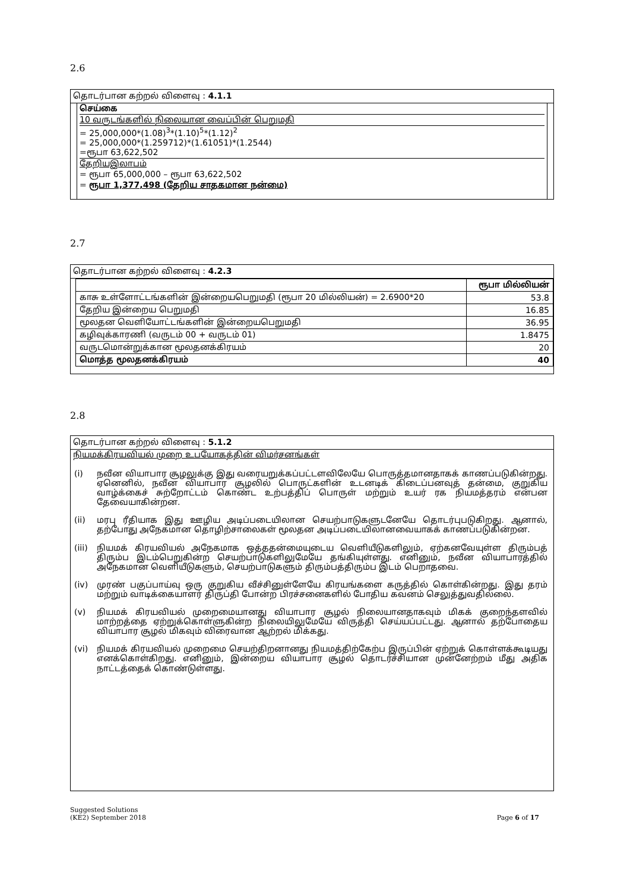2.6
தொடர்பான கற்றல் விளைவு : 4.1.1
செய்கை
10 வருடங்களில் நிலையான வைப்பின் பெறுமதி
= 25,000,000*(1.08)<sup>3</sup>*(1.10)<sup>5</sup>*(1.12)<sup>2</sup>
= 25,000,000*(1.259712)*(1.61051)*(1.2544)
=ரூபா 63,622,502
தேறியஇலாபம்
= ரூபா 65,000,000 – ரூபா 63,622,502
= ரூபா 1,377,498 (தேறிய சாதகமான நன்மை)
2.7
தொடர்பான கற்றல் விளைவு : 4.2.3
| | ரூபா மில்லியன் |
| --- | --- |
| காசு உள்ளோட்டங்களின் இன்றையபெறுமதி (ரூபா 20 மில்லியன்) = 2.6900*20 | 53.8 |
| தேறிய இன்றைய பெறுமதி | 16.85 |
| மூலதன வெளியோட்டங்களின் இன்றையபெறுமதி | 36.95 |
| கழிவுக்காரணி (வருடம் 00 + வருடம் 01) | 1.8475 |
| வருடமொன்றுக்கான மூலதனக்கிரயம் | 20 |
| மொத்த மூலதனக்கிரயம் | 40 |
2.8
தொடர்பான கற்றல் விளைவு : 5.1.2
நியமக்கிரயவியல் முறை உபயோகத்தின் விமர்சனங்கள்
(i) நவீன வியாபார சூழலுக்கு இது வரையறுக்கப்பட்டளவிலேயே பொருத்தமானதாகக் காணப்படுகின்றது. ஏனெனில், நவீன வியாபார சூழலில் பொருட்களின் உடனடிக் கிடைப்பனவுத் தன்மை, குறுகிய வாழ்க்கைச் சுற்றோட்டம் கொண்ட உற்பத்திப் பொருள் மற்றும் உயர் ரக நியமத்தரம் என்பன தேவையாகின்றன.
(ii) மரபு ரீதியாக இது ஊழிய அடிப்படையிலான செயற்பாடுகளுடனேயே தொடர்புபடுகிறது. ஆனால், தற்போது அநேகமான தொழிற்சாலைகள் மூலதன அடிப்படையிலானவையாகக் காணப்படுகின்றன.
(iii) நியமக் கிரயவியல் அநேகமாக ஒத்ததன்மையுடைய வெளியீடுகளிலும், ஏற்கனவேயுள்ள திரும்பத் திரும்ப இடம்பெறுகின்ற செயற்பாடுகளிலுமேயே தங்கியுள்ளது. எனினும், நவீன வியாபாரத்தில் அநேகமான வெளியீடுகளும், செயற்பாடுகளும் திரும்பத்திரும்ப இடம் பெறாதவை.
(iv) முரண் பகுப்பாய்வு ஒரு குறுகிய வீச்சினுள்ளேயே கிரயங்களை கருத்தில் கொள்கின்றது. இது தரம் மற்றும் வாடிக்கையாளர் திருப்தி போன்ற பிரச்சனைகளில் போதிய கவனம் செலுத்துவதில்லை.
(v) நியமக் கிரயவியல் முறைமையானது வியாபார சூழல் நிலையானதாகவும் மிகக் குறைந்தளவில் மாற்றத்தை ஏற்றுக்கொள்ளுகின்ற நிலையிலுமேயே விருத்தி செய்யப்பட்டது. ஆனால் தற்போதைய வியாபார சூழல் மிகவும் விரைவான ஆற்றல் மிக்கது.
(vi) நியமக் கிரயவியல் முறைமை செயற்திறனானது நியமத்திற்கேற்ப இருப்பின் ஏற்றுக் கொள்ளக்கூடியது எனக்கொள்கிறது. எனினும், இன்றைய வியாபார சூழல் தொடர்ச்சியான முன்னேற்றம் மீது அதிக நாட்டத்தைக் கொண்டுள்ளது.
Suggested Solutions
(KE2) September 2018
Page 6 of 17